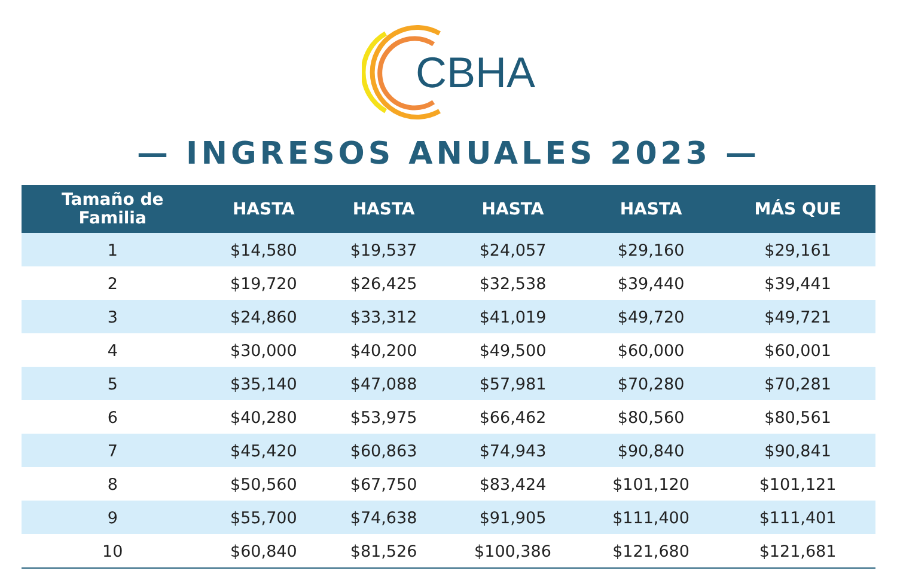CBHA
— INGRESOS ANUALES 2023 —
| Tamaño de Familia | HASTA | HASTA | HASTA | HASTA | MÁS QUE |
| --- | --- | --- | --- | --- | --- |
| 1 | $14,580 | $19,537 | $24,057 | $29,160 | $29,161 |
| 2 | $19,720 | $26,425 | $32,538 | $39,440 | $39,441 |
| 3 | $24,860 | $33,312 | $41,019 | $49,720 | $49,721 |
| 4 | $30,000 | $40,200 | $49,500 | $60,000 | $60,001 |
| 5 | $35,140 | $47,088 | $57,981 | $70,280 | $70,281 |
| 6 | $40,280 | $53,975 | $66,462 | $80,560 | $80,561 |
| 7 | $45,420 | $60,863 | $74,943 | $90,840 | $90,841 |
| 8 | $50,560 | $67,750 | $83,424 | $101,120 | $101,121 |
| 9 | $55,700 | $74,638 | $91,905 | $111,400 | $111,401 |
| 10 | $60,840 | $81,526 | $100,386 | $121,680 | $121,681 |